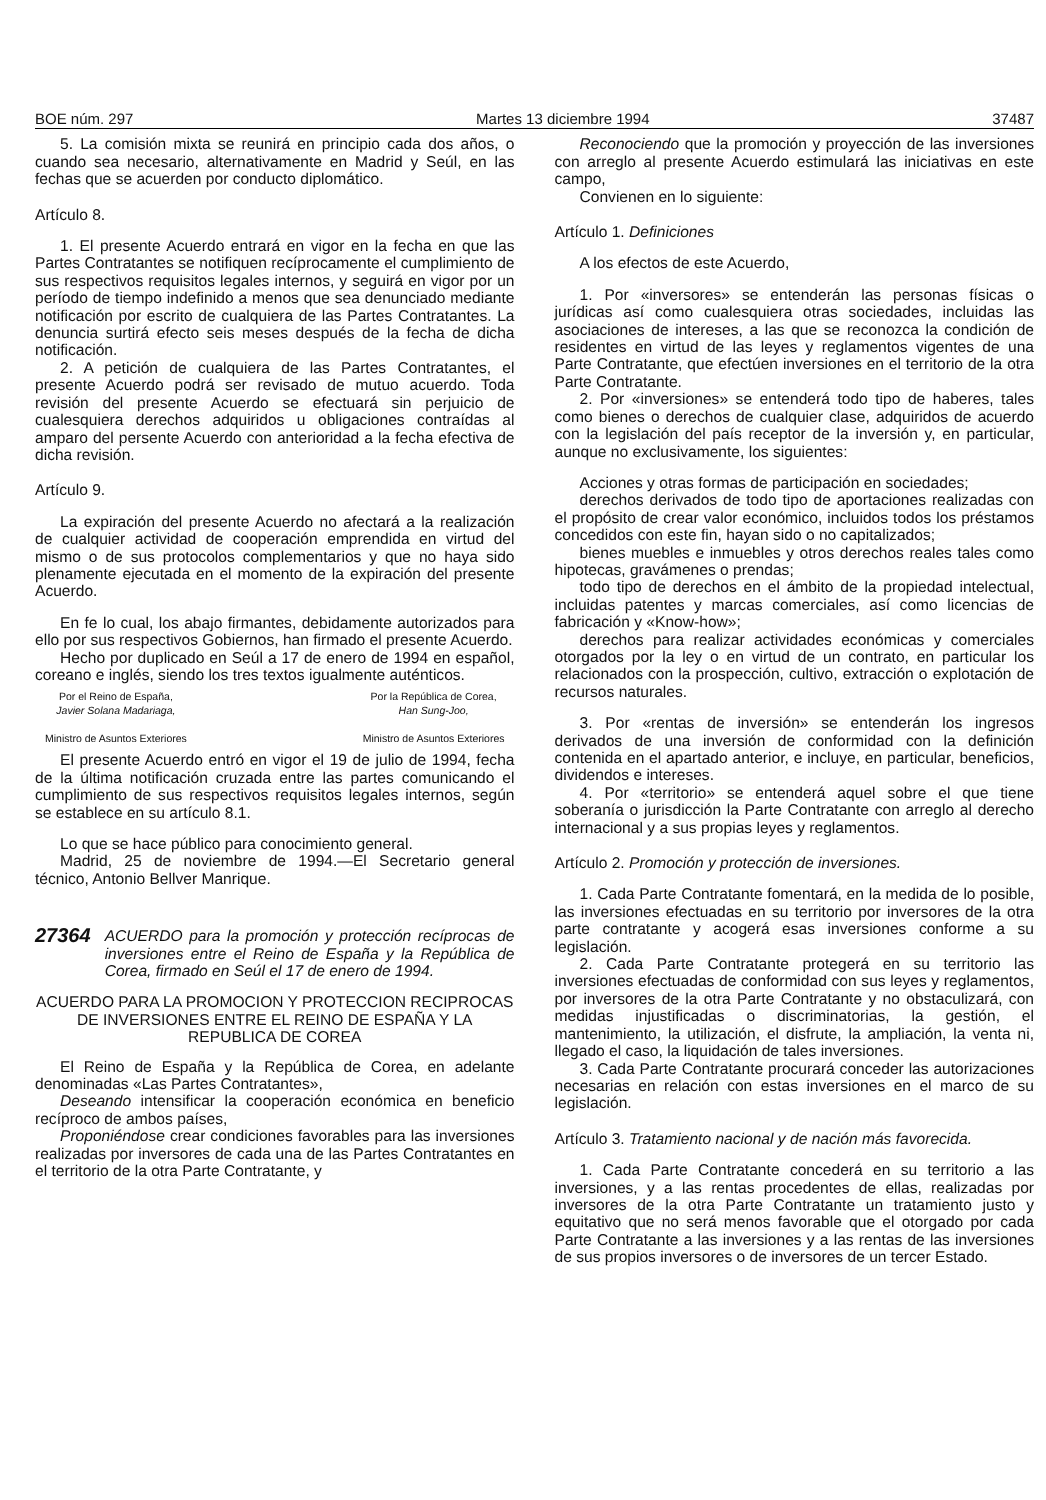BOE núm. 297 Martes 13 diciembre 1994 37487
5. La comisión mixta se reunirá en principio cada dos años, o cuando sea necesario, alternativamente en Madrid y Seúl, en las fechas que se acuerden por conducto diplomático.
Artículo 8.
1. El presente Acuerdo entrará en vigor en la fecha en que las Partes Contratantes se notifiquen recíprocamente el cumplimiento de sus respectivos requisitos legales internos, y seguirá en vigor por un período de tiempo indefinido a menos que sea denunciado mediante notificación por escrito de cualquiera de las Partes Contratantes. La denuncia surtirá efecto seis meses después de la fecha de dicha notificación.
2. A petición de cualquiera de las Partes Contratantes, el presente Acuerdo podrá ser revisado de mutuo acuerdo. Toda revisión del presente Acuerdo se efectuará sin perjuicio de cualesquiera derechos adquiridos u obligaciones contraídas al amparo del persente Acuerdo con anterioridad a la fecha efectiva de dicha revisión.
Artículo 9.
La expiración del presente Acuerdo no afectará a la realización de cualquier actividad de cooperación emprendida en virtud del mismo o de sus protocolos complementarios y que no haya sido plenamente ejecutada en el momento de la expiración del presente Acuerdo.
En fe lo cual, los abajo firmantes, debidamente autorizados para ello por sus respectivos Gobiernos, han firmado el presente Acuerdo.
Hecho por duplicado en Seúl a 17 de enero de 1994 en español, coreano e inglés, siendo los tres textos igualmente auténticos.
Por el Reino de España,
Javier Solana Madariaga,
Ministro de Asuntos Exteriores
Por la República de Corea,
Han Sung-Joo,
Ministro de Asuntos Exteriores
El presente Acuerdo entró en vigor el 19 de julio de 1994, fecha de la última notificación cruzada entre las partes comunicando el cumplimiento de sus respectivos requisitos legales internos, según se establece en su artículo 8.1.
Lo que se hace público para conocimiento general.
Madrid, 25 de noviembre de 1994.—El Secretario general técnico, Antonio Bellver Manrique.
27364 ACUERDO para la promoción y protección recíprocas de inversiones entre el Reino de España y la República de Corea, firmado en Seúl el 17 de enero de 1994.
ACUERDO PARA LA PROMOCION Y PROTECCION RECIPROCAS DE INVERSIONES ENTRE EL REINO DE ESPAÑA Y LA REPUBLICA DE COREA
El Reino de España y la República de Corea, en adelante denominadas «Las Partes Contratantes»,
Deseando intensificar la cooperación económica en beneficio recíproco de ambos países,
Proponiéndose crear condiciones favorables para las inversiones realizadas por inversores de cada una de las Partes Contratantes en el territorio de la otra Parte Contratante, y
Reconociendo que la promoción y proyección de las inversiones con arreglo al presente Acuerdo estimulará las iniciativas en este campo,
Convienen en lo siguiente:
Artículo 1. Definiciones
A los efectos de este Acuerdo,
1. Por «inversores» se entenderán las personas físicas o jurídicas así como cualesquiera otras sociedades, incluidas las asociaciones de intereses, a las que se reconozca la condición de residentes en virtud de las leyes y reglamentos vigentes de una Parte Contratante, que efectúen inversiones en el territorio de la otra Parte Contratante.
2. Por «inversiones» se entenderá todo tipo de haberes, tales como bienes o derechos de cualquier clase, adquiridos de acuerdo con la legislación del país receptor de la inversión y, en particular, aunque no exclusivamente, los siguientes:
Acciones y otras formas de participación en sociedades;
derechos derivados de todo tipo de aportaciones realizadas con el propósito de crear valor económico, incluidos todos los préstamos concedidos con este fin, hayan sido o no capitalizados;
bienes muebles e inmuebles y otros derechos reales tales como hipotecas, gravámenes o prendas;
todo tipo de derechos en el ámbito de la propiedad intelectual, incluidas patentes y marcas comerciales, así como licencias de fabricación y «Know-how»;
derechos para realizar actividades económicas y comerciales otorgados por la ley o en virtud de un contrato, en particular los relacionados con la prospección, cultivo, extracción o explotación de recursos naturales.
3. Por «rentas de inversión» se entenderán los ingresos derivados de una inversión de conformidad con la definición contenida en el apartado anterior, e incluye, en particular, beneficios, dividendos e intereses.
4. Por «territorio» se entenderá aquel sobre el que tiene soberanía o jurisdicción la Parte Contratante con arreglo al derecho internacional y a sus propias leyes y reglamentos.
Artículo 2. Promoción y protección de inversiones.
1. Cada Parte Contratante fomentará, en la medida de lo posible, las inversiones efectuadas en su territorio por inversores de la otra parte contratante y acogerá esas inversiones conforme a su legislación.
2. Cada Parte Contratante protegerá en su territorio las inversiones efectuadas de conformidad con sus leyes y reglamentos, por inversores de la otra Parte Contratante y no obstaculizará, con medidas injustificadas o discriminatorias, la gestión, el mantenimiento, la utilización, el disfrute, la ampliación, la venta ni, llegado el caso, la liquidación de tales inversiones.
3. Cada Parte Contratante procurará conceder las autorizaciones necesarias en relación con estas inversiones en el marco de su legislación.
Artículo 3. Tratamiento nacional y de nación más favorecida.
1. Cada Parte Contratante concederá en su territorio a las inversiones, y a las rentas procedentes de ellas, realizadas por inversores de la otra Parte Contratante un tratamiento justo y equitativo que no será menos favorable que el otorgado por cada Parte Contratante a las inversiones y a las rentas de las inversiones de sus propios inversores o de inversores de un tercer Estado.